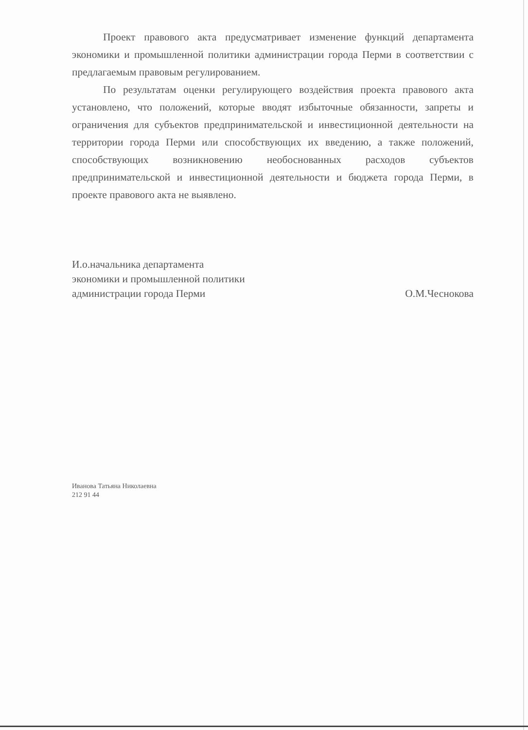Проект правового акта предусматривает изменение функций департамента экономики и промышленной политики администрации города Перми в соответствии с предлагаемым правовым регулированием.
По результатам оценки регулирующего воздействия проекта правового акта установлено, что положений, которые вводят избыточные обязанности, запреты и ограничения для субъектов предпринимательской и инвестиционной деятельности на территории города Перми или способствующих их введению, а также положений, способствующих возникновению необоснованных расходов субъектов предпринимательской и инвестиционной деятельности и бюджета города Перми, в проекте правового акта не выявлено.
И.о.начальника департамента
экономики и промышленной политики
администрации города Перми
О.М.Чеснокова
Иванова Татьяна Николаевна
212 91 44